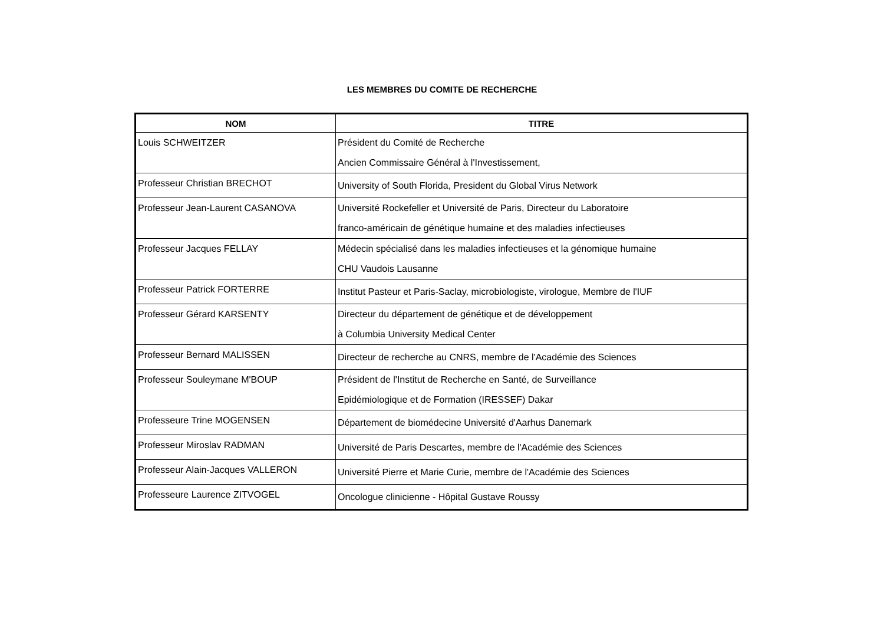LES MEMBRES DU COMITE DE RECHERCHE
| NOM | TITRE |
| --- | --- |
| Louis SCHWEITZER | Président du Comité de Recherche Ancien Commissaire Général à l'Investissement, |
| Professeur Christian BRECHOT | University of South Florida, President du Global Virus Network |
| Professeur Jean-Laurent CASANOVA | Université Rockefeller et Université de Paris, Directeur du Laboratoire franco-américain de génétique humaine et des maladies infectieuses |
| Professeur Jacques FELLAY | Médecin spécialisé dans les maladies infectieuses et la génomique humaine CHU Vaudois Lausanne |
| Professeur Patrick FORTERRE | Institut Pasteur et Paris-Saclay, microbiologiste, virologue, Membre de l'IUF |
| Professeur Gérard KARSENTY | Directeur du département de génétique et de développement à Columbia University Medical Center |
| Professeur Bernard MALISSEN | Directeur de recherche au CNRS, membre de l'Académie des Sciences |
| Professeur Souleymane M'BOUP | Président de l'Institut de Recherche en Santé, de Surveillance Epidémiologique et de Formation (IRESSEF) Dakar |
| Professeure Trine MOGENSEN | Département de biomédecine Université d'Aarhus Danemark |
| Professeur Miroslav RADMAN | Université de Paris Descartes, membre de l'Académie des Sciences |
| Professeur Alain-Jacques VALLERON | Université Pierre et Marie Curie, membre de l'Académie des Sciences |
| Professeure Laurence ZITVOGEL | Oncologue clinicienne - Hôpital Gustave Roussy |